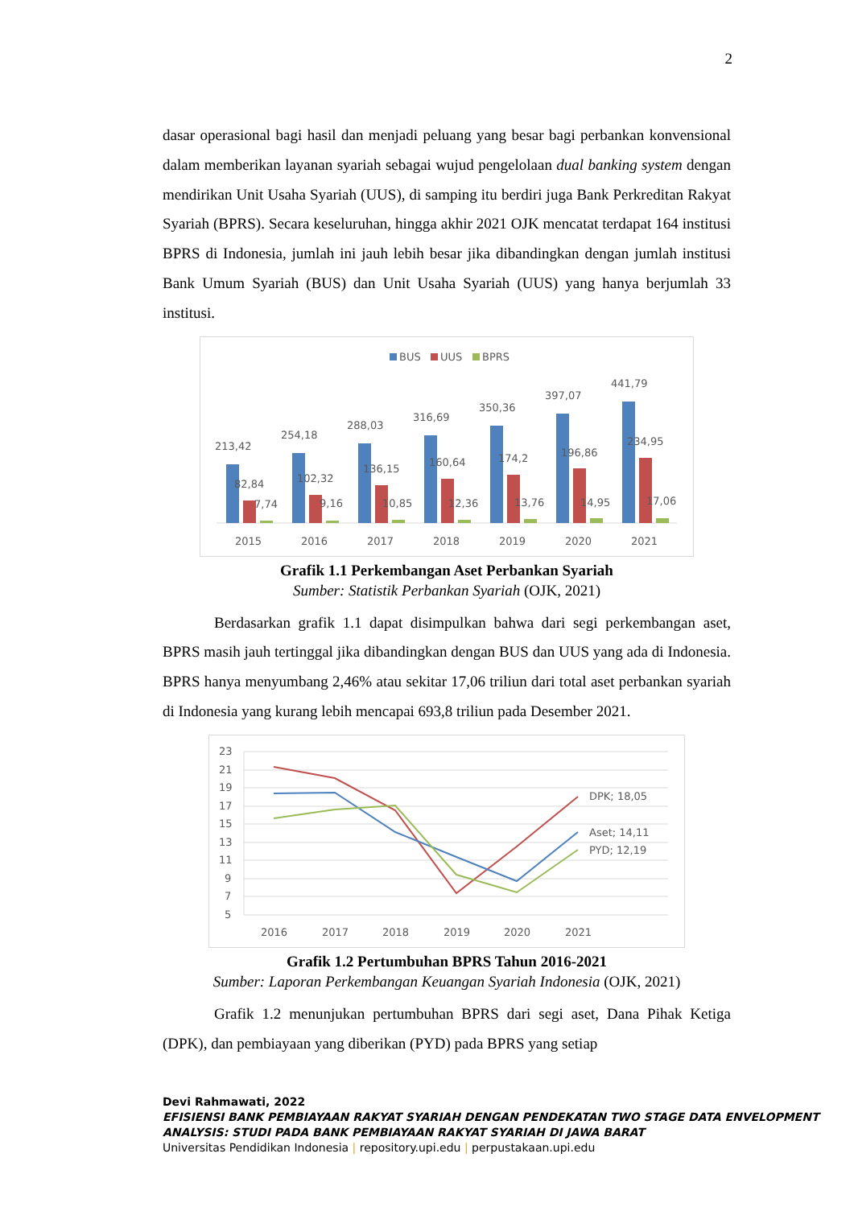2
dasar operasional bagi hasil dan menjadi peluang yang besar bagi perbankan konvensional dalam memberikan layanan syariah sebagai wujud pengelolaan dual banking system dengan mendirikan Unit Usaha Syariah (UUS), di samping itu berdiri juga Bank Perkreditan Rakyat Syariah (BPRS). Secara keseluruhan, hingga akhir 2021 OJK mencatat terdapat 164 institusi BPRS di Indonesia, jumlah ini jauh lebih besar jika dibandingkan dengan jumlah institusi Bank Umum Syariah (BUS) dan Unit Usaha Syariah (UUS) yang hanya berjumlah 33 institusi.
BUS
UUS
BPRS
213,42
82,84
7,74
2015
254,18
102,32
9,16
2016
288,03
136,15
10,85
2017
316,69
160,64
12,36
2018
350,36
174,2
13,76
2019
397,07
196,86
14,95
2020
441,79
234,95
17,06
2021
Grafik 1.1 Perkembangan Aset Perbankan Syariah
Sumber: Statistik Perbankan Syariah (OJK, 2021)
Berdasarkan grafik 1.1 dapat disimpulkan bahwa dari segi perkembangan aset, BPRS masih jauh tertinggal jika dibandingkan dengan BUS dan UUS yang ada di Indonesia. BPRS hanya menyumbang 2,46% atau sekitar 17,06 triliun dari total aset perbankan syariah di Indonesia yang kurang lebih mencapai 693,8 triliun pada Desember 2021.
23
21
19
17
15
13
11
9
7
5
2016
2017
2018
2019
2020
2021
DPK; 18,05
Aset; 14,11
PYD; 12,19
Grafik 1.2 Pertumbuhan BPRS Tahun 2016-2021
Sumber: Laporan Perkembangan Keuangan Syariah Indonesia (OJK, 2021)
Grafik 1.2 menunjukan pertumbuhan BPRS dari segi aset, Dana Pihak Ketiga (DPK), dan pembiayaan yang diberikan (PYD) pada BPRS yang setiap
Devi Rahmawati, 2022
EFISIENSI BANK PEMBIAYAAN RAKYAT SYARIAH DENGAN PENDEKATAN TWO STAGE DATA ENVELOPMENT ANALYSIS: STUDI PADA BANK PEMBIAYAAN RAKYAT SYARIAH DI JAWA BARAT
Universitas Pendidikan Indonesia | repository.upi.edu | perpustakaan.upi.edu